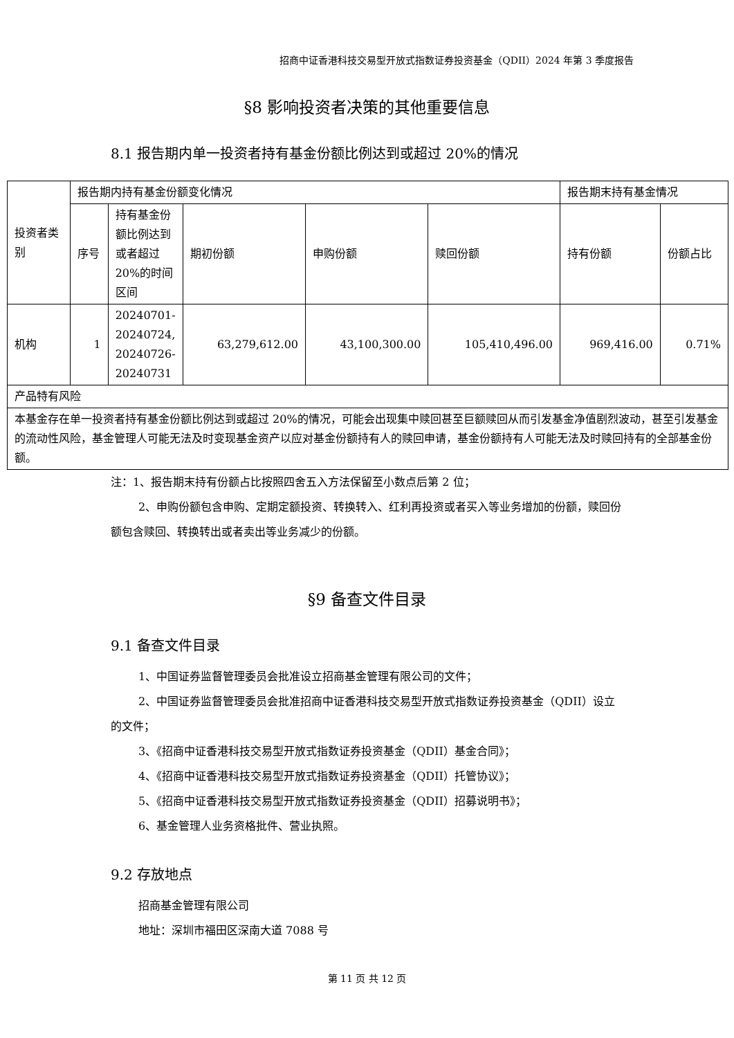招商中证香港科技交易型开放式指数证券投资基金（QDII）2024 年第 3 季度报告
§8 影响投资者决策的其他重要信息
8.1 报告期内单一投资者持有基金份额比例达到或超过 20%的情况
| 投资者类别 | 报告期内持有基金份额变化情况 | | | | | 报告期末持有基金情况 | |
| | 序号 | 持有基金份额比例达到或者超过 20%的时间区间 | 期初份额 | 申购份额 | 赎回份额 | 持有份额 | 份额占比 |
| 机构 | 1 | 20240701-20240724, 20240726-20240731 | 63,279,612.00 | 43,100,300.00 | 105,410,496.00 | 969,416.00 | 0.71% |
| 产品特有风险 | | | | | | | |
| 本基金存在单一投资者持有基金份额比例达到或超过 20%的情况，可能会出现集中赎回甚至巨额赎回从而引发基金净值剧烈波动，甚至引发基金的流动性风险，基金管理人可能无法及时变现基金资产以应对基金份额持有人的赎回申请，基金份额持有人可能无法及时赎回持有的全部基金份额。 | | | | | | | |
注：1、报告期末持有份额占比按照四舍五入方法保留至小数点后第 2 位；
2、申购份额包含申购、定期定额投资、转换转入、红利再投资或者买入等业务增加的份额，赎回份额包含赎回、转换转出或者卖出等业务减少的份额。
§9 备查文件目录
9.1 备查文件目录
1、中国证券监督管理委员会批准设立招商基金管理有限公司的文件；
2、中国证券监督管理委员会批准招商中证香港科技交易型开放式指数证券投资基金（QDII）设立的文件；
3、《招商中证香港科技交易型开放式指数证券投资基金（QDII）基金合同》；
4、《招商中证香港科技交易型开放式指数证券投资基金（QDII）托管协议》；
5、《招商中证香港科技交易型开放式指数证券投资基金（QDII）招募说明书》；
6、基金管理人业务资格批件、营业执照。
9.2 存放地点
招商基金管理有限公司
地址：深圳市福田区深南大道 7088 号
第 11 页 共 12 页